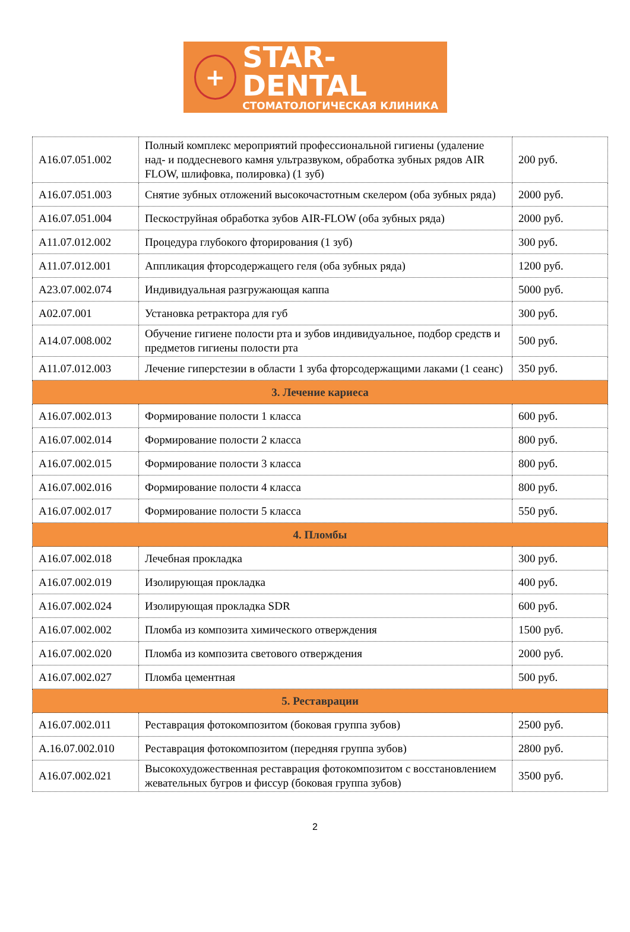+
STAR-DENTAL
СТОМАТОЛОГИЧЕСКАЯ КЛИНИКА
| A16.07.051.002 | Полный комплекс мероприятий профессиональной гигиены (удаление над- и поддесневого камня ультразвуком, обработка зубных рядов AIR FLOW, шлифовка, полировка) (1 зуб) | 200 руб. |
| A16.07.051.003 | Снятие зубных отложений высокочастотным скелером (оба зубных ряда) | 2000 руб. |
| A16.07.051.004 | Пескоструйная обработка зубов AIR-FLOW (оба зубных ряда) | 2000 руб. |
| A11.07.012.002 | Процедура глубокого фторирования (1 зуб) | 300 руб. |
| A11.07.012.001 | Аппликация фторсодержащего геля (оба зубных ряда) | 1200 руб. |
| A23.07.002.074 | Индивидуальная разгружающая каппа | 5000 руб. |
| A02.07.001 | Установка ретрактора для губ | 300 руб. |
| A14.07.008.002 | Обучение гигиене полости рта и зубов индивидуальное, подбор средств и предметов гигиены полости рта | 500 руб. |
| A11.07.012.003 | Лечение гиперстезии в области 1 зуба фторсодержащими лаками (1 сеанс) | 350 руб. |
| 3. Лечение кариеса | | |
| A16.07.002.013 | Формирование полости 1 класса | 600 руб. |
| A16.07.002.014 | Формирование полости 2 класса | 800 руб. |
| A16.07.002.015 | Формирование полости 3 класса | 800 руб. |
| A16.07.002.016 | Формирование полости 4 класса | 800 руб. |
| A16.07.002.017 | Формирование полости 5 класса | 550 руб. |
| 4. Пломбы | | |
| A16.07.002.018 | Лечебная прокладка | 300 руб. |
| A16.07.002.019 | Изолирующая прокладка | 400 руб. |
| A16.07.002.024 | Изолирующая прокладка SDR | 600 руб. |
| A16.07.002.002 | Пломба из композита химического отверждения | 1500 руб. |
| A16.07.002.020 | Пломба из композита светового отверждения | 2000 руб. |
| A16.07.002.027 | Пломба цементная | 500 руб. |
| 5. Реставрации | | |
| A16.07.002.011 | Реставрация фотокомпозитом (боковая группа зубов) | 2500 руб. |
| A.16.07.002.010 | Реставрация фотокомпозитом (передняя группа зубов) | 2800 руб. |
| A16.07.002.021 | Высокохудожественная реставрация фотокомпозитом с восстановлением жевательных бугров и фиссур (боковая группа зубов) | 3500 руб. |
2